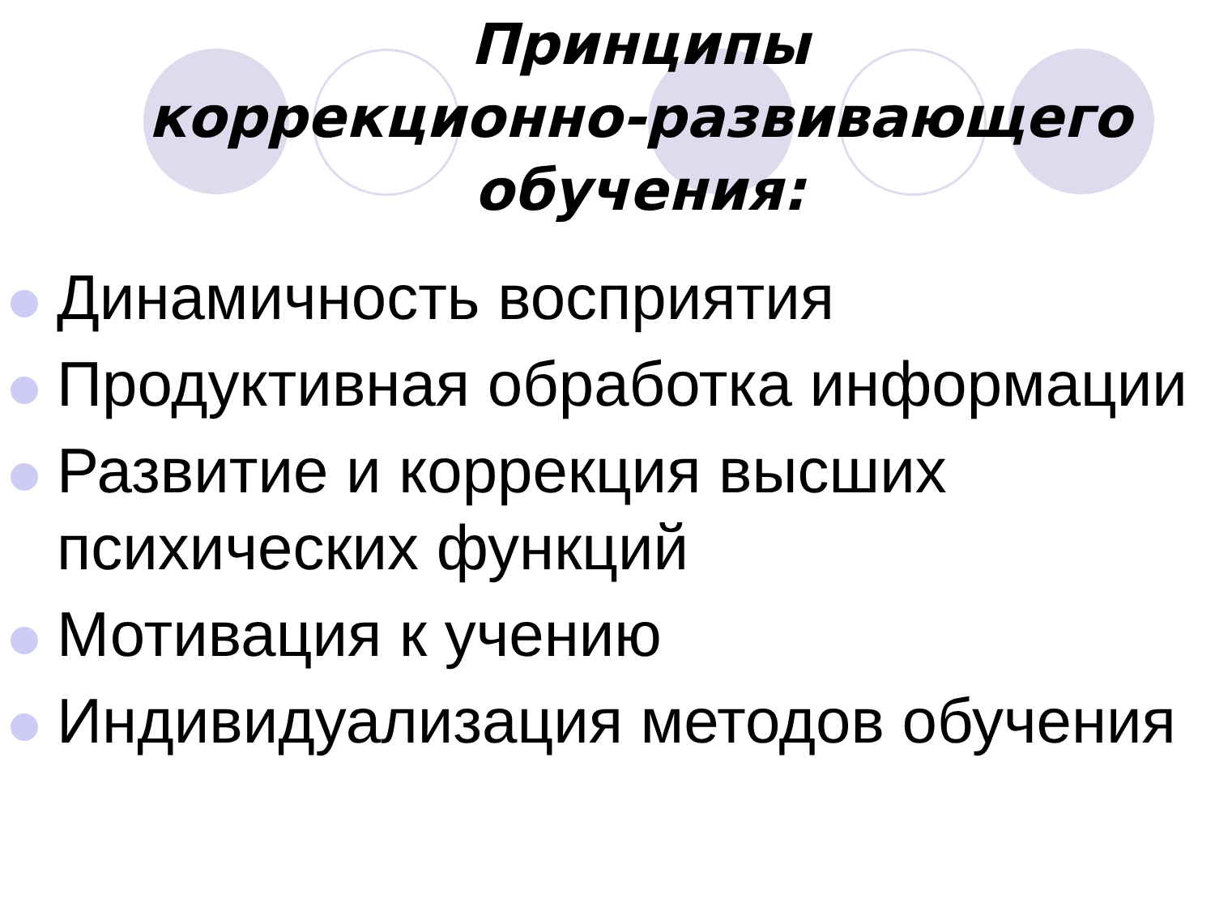Принципы
коррекционно-развивающего
обучения:
Динамичность восприятия
Продуктивная обработка информации
Развитие и коррекция высших психических функций
Мотивация к учению
Индивидуализация методов обучения